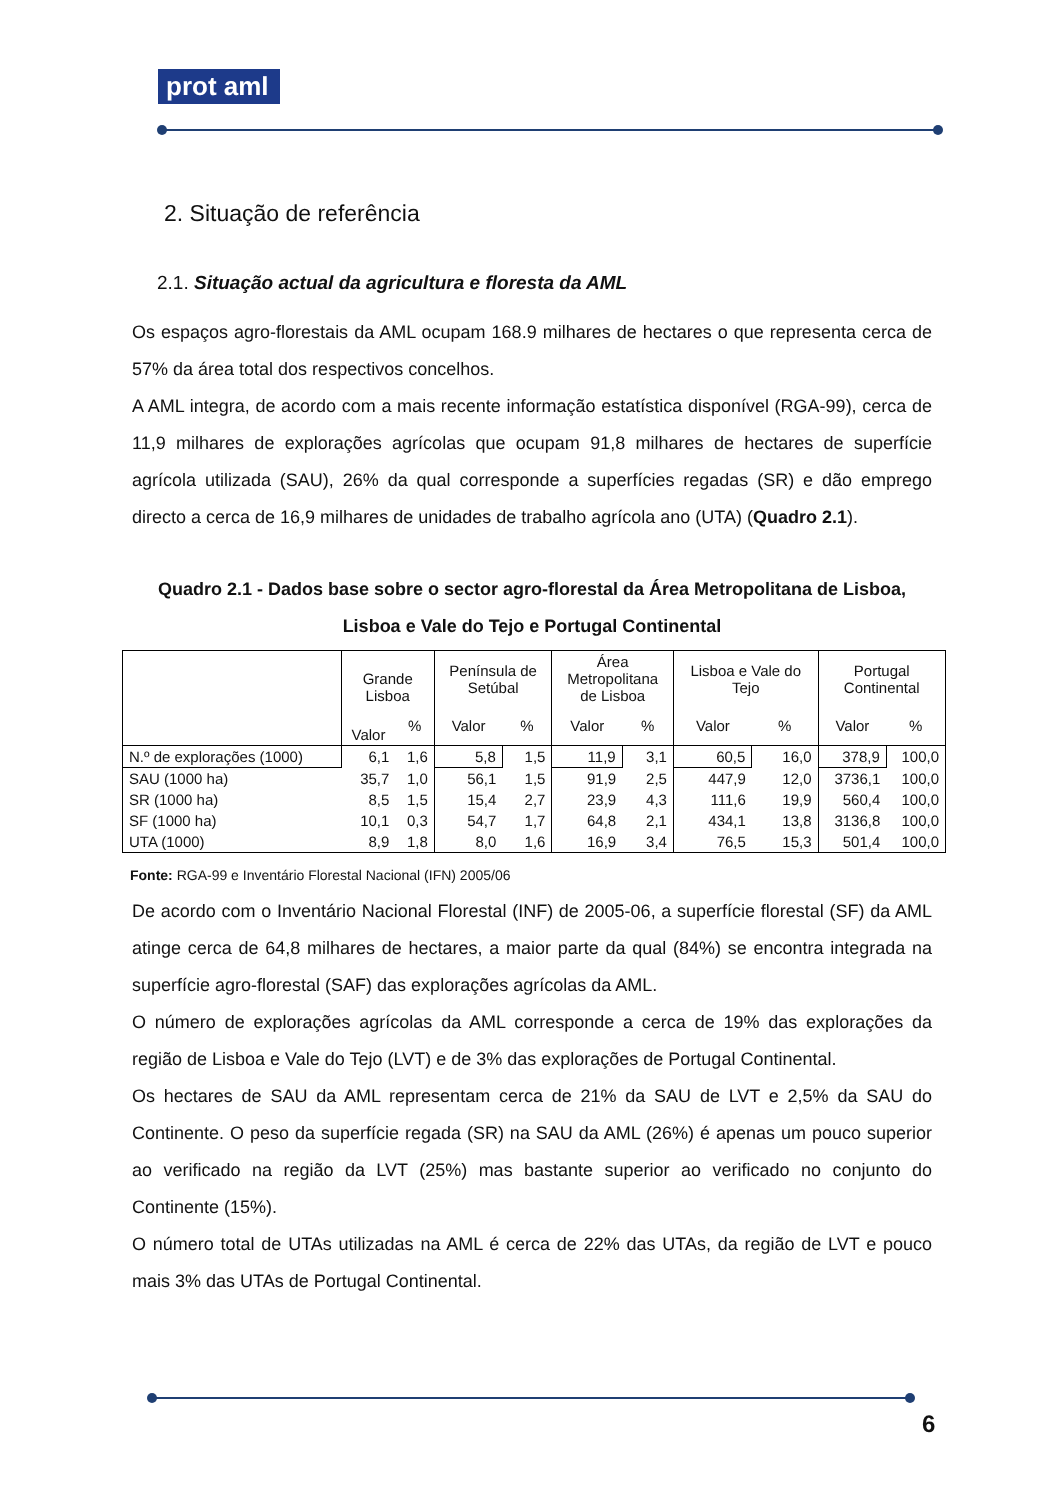prot aml
2. Situação de referência
2.1. Situação actual da agricultura e floresta da AML
Os espaços agro-florestais da AML ocupam 168.9 milhares de hectares o que representa cerca de 57% da área total dos respectivos concelhos.
A AML integra, de acordo com a mais recente informação estatística disponível (RGA-99), cerca de 11,9 milhares de explorações agrícolas que ocupam 91,8 milhares de hectares de superfície agrícola utilizada (SAU), 26% da qual corresponde a superfícies regadas (SR) e dão emprego directo a cerca de 16,9 milhares de unidades de trabalho agrícola ano (UTA) (Quadro 2.1).
Quadro 2.1 - Dados base sobre o sector agro-florestal da Área Metropolitana de Lisboa, Lisboa e Vale do Tejo e Portugal Continental
| | Grande Lisboa | | Península de Setúbal | | Área Metropolitana de Lisboa | | Lisboa e Vale do Tejo | | Portugal Continental | |
| --- | --- | --- | --- | --- | --- | --- | --- | --- | --- | --- |
| | Valor | % | Valor | % | Valor | % | Valor | % | Valor | % |
| N.º de explorações (1000) | 6,1 | 1,6 | 5,8 | 1,5 | 11,9 | 3,1 | 60,5 | 16,0 | 378,9 | 100,0 |
| SAU (1000 ha) | 35,7 | 1,0 | 56,1 | 1,5 | 91,9 | 2,5 | 447,9 | 12,0 | 3736,1 | 100,0 |
| SR (1000 ha) | 8,5 | 1,5 | 15,4 | 2,7 | 23,9 | 4,3 | 111,6 | 19,9 | 560,4 | 100,0 |
| SF (1000 ha) | 10,1 | 0,3 | 54,7 | 1,7 | 64,8 | 2,1 | 434,1 | 13,8 | 3136,8 | 100,0 |
| UTA (1000) | 8,9 | 1,8 | 8,0 | 1,6 | 16,9 | 3,4 | 76,5 | 15,3 | 501,4 | 100,0 |
Fonte: RGA-99 e Inventário Florestal Nacional (IFN) 2005/06
De acordo com o Inventário Nacional Florestal (INF) de 2005-06, a superfície florestal (SF) da AML atinge cerca de 64,8 milhares de hectares, a maior parte da qual (84%) se encontra integrada na superfície agro-florestal (SAF) das explorações agrícolas da AML.
O número de explorações agrícolas da AML corresponde a cerca de 19% das explorações da região de Lisboa e Vale do Tejo (LVT) e de 3% das explorações de Portugal Continental.
Os hectares de SAU da AML representam cerca de 21% da SAU de LVT e 2,5% da SAU do Continente. O peso da superfície regada (SR) na SAU da AML (26%) é apenas um pouco superior ao verificado na região da LVT (25%) mas bastante superior ao verificado no conjunto do Continente (15%).
O número total de UTAs utilizadas na AML é cerca de 22% das UTAs, da região de LVT e pouco mais 3% das UTAs de Portugal Continental.
6